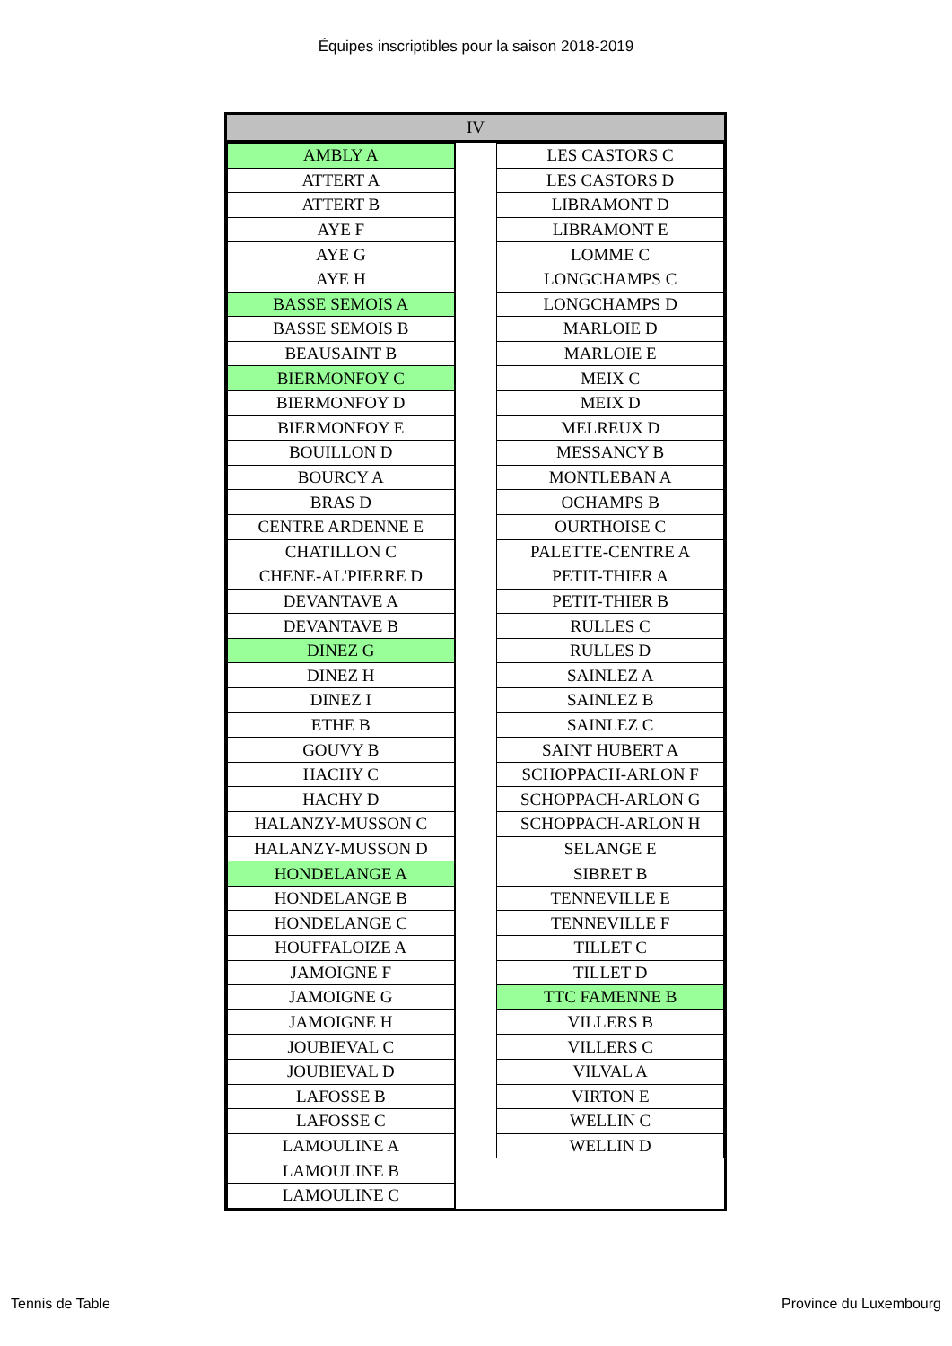Équipes inscriptibles pour la saison 2018-2019
IV
| AMBLY A |
| ATTERT A |
| ATTERT B |
| AYE F |
| AYE G |
| AYE H |
| BASSE SEMOIS A |
| BASSE SEMOIS B |
| BEAUSAINT B |
| BIERMONFOY C |
| BIERMONFOY D |
| BIERMONFOY E |
| BOUILLON D |
| BOURCY A |
| BRAS D |
| CENTRE ARDENNE E |
| CHATILLON C |
| CHENE-AL'PIERRE D |
| DEVANTAVE A |
| DEVANTAVE B |
| DINEZ G |
| DINEZ H |
| DINEZ I |
| ETHE B |
| GOUVY B |
| HACHY C |
| HACHY D |
| HALANZY-MUSSON C |
| HALANZY-MUSSON D |
| HONDELANGE A |
| HONDELANGE B |
| HONDELANGE C |
| HOUFFALOIZE A |
| JAMOIGNE F |
| JAMOIGNE G |
| JAMOIGNE H |
| JOUBIEVAL C |
| JOUBIEVAL D |
| LAFOSSE B |
| LAFOSSE C |
| LAMOULINE A |
| LAMOULINE B |
| LAMOULINE C |
| LES CASTORS C |
| LES CASTORS D |
| LIBRAMONT D |
| LIBRAMONT E |
| LOMME C |
| LONGCHAMPS C |
| LONGCHAMPS D |
| MARLOIE D |
| MARLOIE E |
| MEIX C |
| MEIX D |
| MELREUX D |
| MESSANCY B |
| MONTLEBAN A |
| OCHAMPS B |
| OURTHOISE C |
| PALETTE-CENTRE A |
| PETIT-THIER A |
| PETIT-THIER B |
| RULLES C |
| RULLES D |
| SAINLEZ A |
| SAINLEZ B |
| SAINLEZ C |
| SAINT HUBERT A |
| SCHOPPACH-ARLON F |
| SCHOPPACH-ARLON G |
| SCHOPPACH-ARLON H |
| SELANGE E |
| SIBRET B |
| TENNEVILLE E |
| TENNEVILLE F |
| TILLET C |
| TILLET D |
| TTC FAMENNE B |
| VILLERS B |
| VILLERS C |
| VILVAL A |
| VIRTON E |
| WELLIN C |
| WELLIN D |
Tennis de Table Province du Luxembourg